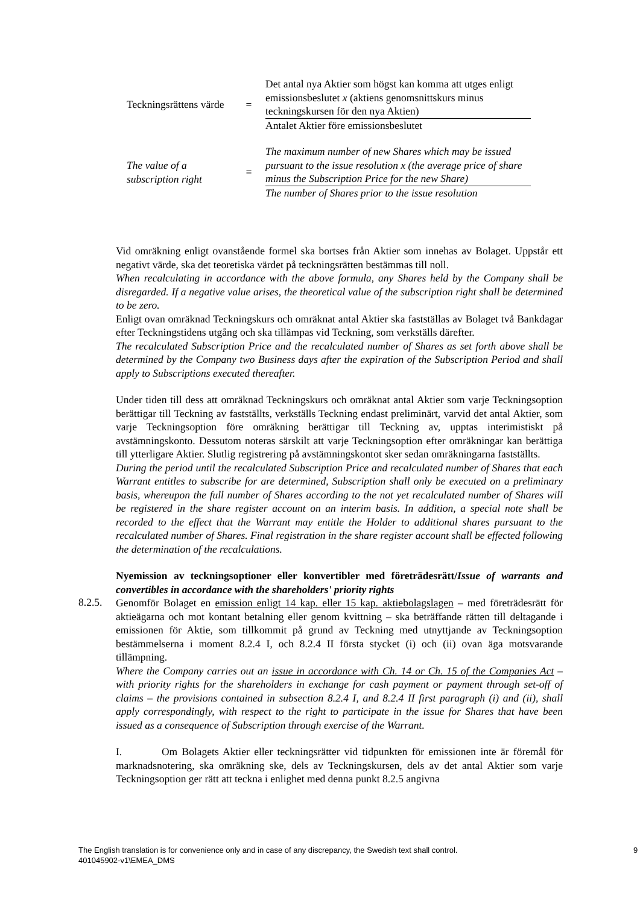Teckningsrättens värde
=
Det antal nya Aktier som högst kan komma att utges enligt emissionsbeslutet x (aktiens genomsnittskurs minus teckningskursen för den nya Aktien)
Antalet Aktier före emissionsbeslutet
The value of a subscription right
=
The maximum number of new Shares which may be issued pursuant to the issue resolution x (the average price of share minus the Subscription Price for the new Share)
The number of Shares prior to the issue resolution
Vid omräkning enligt ovanstående formel ska bortses från Aktier som innehas av Bolaget. Uppstår ett negativt värde, ska det teoretiska värdet på teckningsrätten bestämmas till noll.
When recalculating in accordance with the above formula, any Shares held by the Company shall be disregarded. If a negative value arises, the theoretical value of the subscription right shall be determined to be zero.
Enligt ovan omräknad Teckningskurs och omräknat antal Aktier ska fastställas av Bolaget två Bankdagar efter Teckningstidens utgång och ska tillämpas vid Teckning, som verkställs därefter.
The recalculated Subscription Price and the recalculated number of Shares as set forth above shall be determined by the Company two Business days after the expiration of the Subscription Period and shall apply to Subscriptions executed thereafter.
Under tiden till dess att omräknad Teckningskurs och omräknat antal Aktier som varje Teckningsoption berättigar till Teckning av fastställts, verkställs Teckning endast preliminärt, varvid det antal Aktier, som varje Teckningsoption före omräkning berättigar till Teckning av, upptas interimistiskt på avstämningskonto. Dessutom noteras särskilt att varje Teckningsoption efter omräkningar kan berättiga till ytterligare Aktier. Slutlig registrering på avstämningskontot sker sedan omräkningarna fastställts.
During the period until the recalculated Subscription Price and recalculated number of Shares that each Warrant entitles to subscribe for are determined, Subscription shall only be executed on a preliminary basis, whereupon the full number of Shares according to the not yet recalculated number of Shares will be registered in the share register account on an interim basis. In addition, a special note shall be recorded to the effect that the Warrant may entitle the Holder to additional shares pursuant to the recalculated number of Shares. Final registration in the share register account shall be effected following the determination of the recalculations.
Nyemission av teckningsoptioner eller konvertibler med företrädesrätt/Issue of warrants and convertibles in accordance with the shareholders' priority rights
Genomför Bolaget en emission enligt 14 kap. eller 15 kap. aktiebolagslagen – med företrädesrätt för aktieägarna och mot kontant betalning eller genom kvittning – ska beträffande rätten till deltagande i emissionen för Aktie, som tillkommit på grund av Teckning med utnyttjande av Teckningsoption bestämmelserna i moment 8.2.4 I, och 8.2.4 II första stycket (i) och (ii) ovan äga motsvarande tillämpning.
Where the Company carries out an issue in accordance with Ch. 14 or Ch. 15 of the Companies Act – with priority rights for the shareholders in exchange for cash payment or payment through set-off of claims – the provisions contained in subsection 8.2.4 I, and 8.2.4 II first paragraph (i) and (ii), shall apply correspondingly, with respect to the right to participate in the issue for Shares that have been issued as a consequence of Subscription through exercise of the Warrant.
I. Om Bolagets Aktier eller teckningsrätter vid tidpunkten för emissionen inte är föremål för marknadsnotering, ska omräkning ske, dels av Teckningskursen, dels av det antal Aktier som varje Teckningsoption ger rätt att teckna i enlighet med denna punkt 8.2.5 angivna
8.2.5.
The English translation is for convenience only and in case of any discrepancy, the Swedish text shall control.
401045902-v1\EMEA_DMS
9